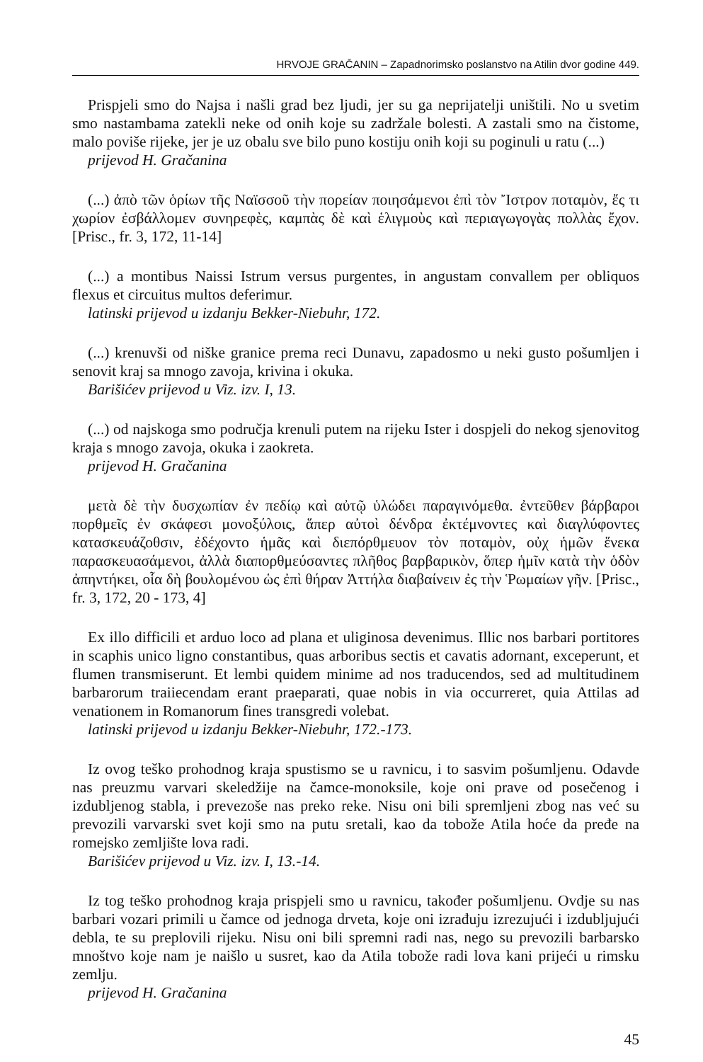HRVOJE GRAČANIN – Zapadnorimsko poslanstvo na Atilin dvor godine 449.
Prispjeli smo do Najsa i našli grad bez ljudi, jer su ga neprijatelji uništili. No u svetim smo nastambama zatekli neke od onih koje su zadržale bolesti. A zastali smo na čistome, malo poviše rijeke, jer je uz obalu sve bilo puno kostiju onih koji su poginuli u ratu (...)
prijevod H. Gračanina
(...) ἀπὸ τῶν ὁρίων τῆς Ναϊσσοῦ τὴν πορείαν ποιησάμενοι ἐπὶ τὸν Ἴστρον ποταμὸν, ἔς τι χωρίον ἐσβάλλομεν συνηρεφὲς, καμπὰς δὲ καὶ ἑλιγμοὺς καὶ περιαγωγογὰς πολλὰς ἔχον. [Prisc., fr. 3, 172, 11-14]
(...) a montibus Naissi Istrum versus purgentes, in angustam convallem per obliquos flexus et circuitus multos deferimur.
latinski prijevod u izdanju Bekker-Niebuhr, 172.
(...) krenuvši od niške granice prema reci Dunavu, zapadosmo u neki gusto pošumljen i senovit kraj sa mnogo zavoja, krivina i okuka.
Barišićev prijevod u Viz. izv. I, 13.
(...) od najskoga smo područja krenuli putem na rijeku Ister i dospjeli do nekog sjenovitog kraja s mnogo zavoja, okuka i zaokreta.
prijevod H. Gračanina
μετὰ δὲ τὴν δυσχωπίαν ἐν πεδίῳ καὶ αὐτῷ ὑλώδει παραγινόμεθα. ἐντεῦθεν βάρβαροι πορθμεῖς ἐν σκάφεσι μονοξύλοις, ἅπερ αὐτοὶ δένδρα ἐκτέμνοντες καὶ διαγλύφοντες κατασκευάζοθσιν, ἐδέχοντο ἡμᾶς καὶ διεπόρθμευον τὸν ποταμὸν, οὐχ ἡμῶν ἕνεκα παρασκευασάμενοι, ἀλλὰ διαπορθμεύσαντες πλῆθος βαρβαρικὸν, ὅπερ ἡμῖν κατὰ τὴν ὁδὸν ἀπηντήκει, οἷα δὴ βουλομένου ὡς ἐπὶ θήραν Ἀττήλα διαβαίνειν ἐς τὴν Ῥωμαίων γῆν. [Prisc., fr. 3, 172, 20 - 173, 4]
Ex illo difficili et arduo loco ad plana et uliginosa devenimus. Illic nos barbari portitores in scaphis unico ligno constantibus, quas arboribus sectis et cavatis adornant, exceperunt, et flumen transmiserunt. Et lembi quidem minime ad nos traducendos, sed ad multitudinem barbarorum traiiecendam erant praeparati, quae nobis in via occurreret, quia Attilas ad venationem in Romanorum fines transgredi volebat.
latinski prijevod u izdanju Bekker-Niebuhr, 172.-173.
Iz ovog teško prohodnog kraja spustismo se u ravnicu, i to sasvim pošumljenu. Odavde nas preuzmu varvari skeledžije na čamce-monoksile, koje oni prave od posečenog i izdubljenog stabla, i prevezoše nas preko reke. Nisu oni bili spremljeni zbog nas već su prevozili varvarski svet koji smo na putu sretali, kao da tobože Atila hoće da pređe na romejsko zemljište lova radi.
Barišićev prijevod u Viz. izv. I, 13.-14.
Iz tog teško prohodnog kraja prispjeli smo u ravnicu, također pošumljenu. Ovdje su nas barbari vozari primili u čamce od jednoga drveta, koje oni izrađuju izrezujući i izdubljujući debla, te su preplovili rijeku. Nisu oni bili spremni radi nas, nego su prevozili barbarsko mnoštvo koje nam je naišlo u susret, kao da Atila tobože radi lova kani prijeći u rimsku zemlju.
prijevod H. Gračanina
45